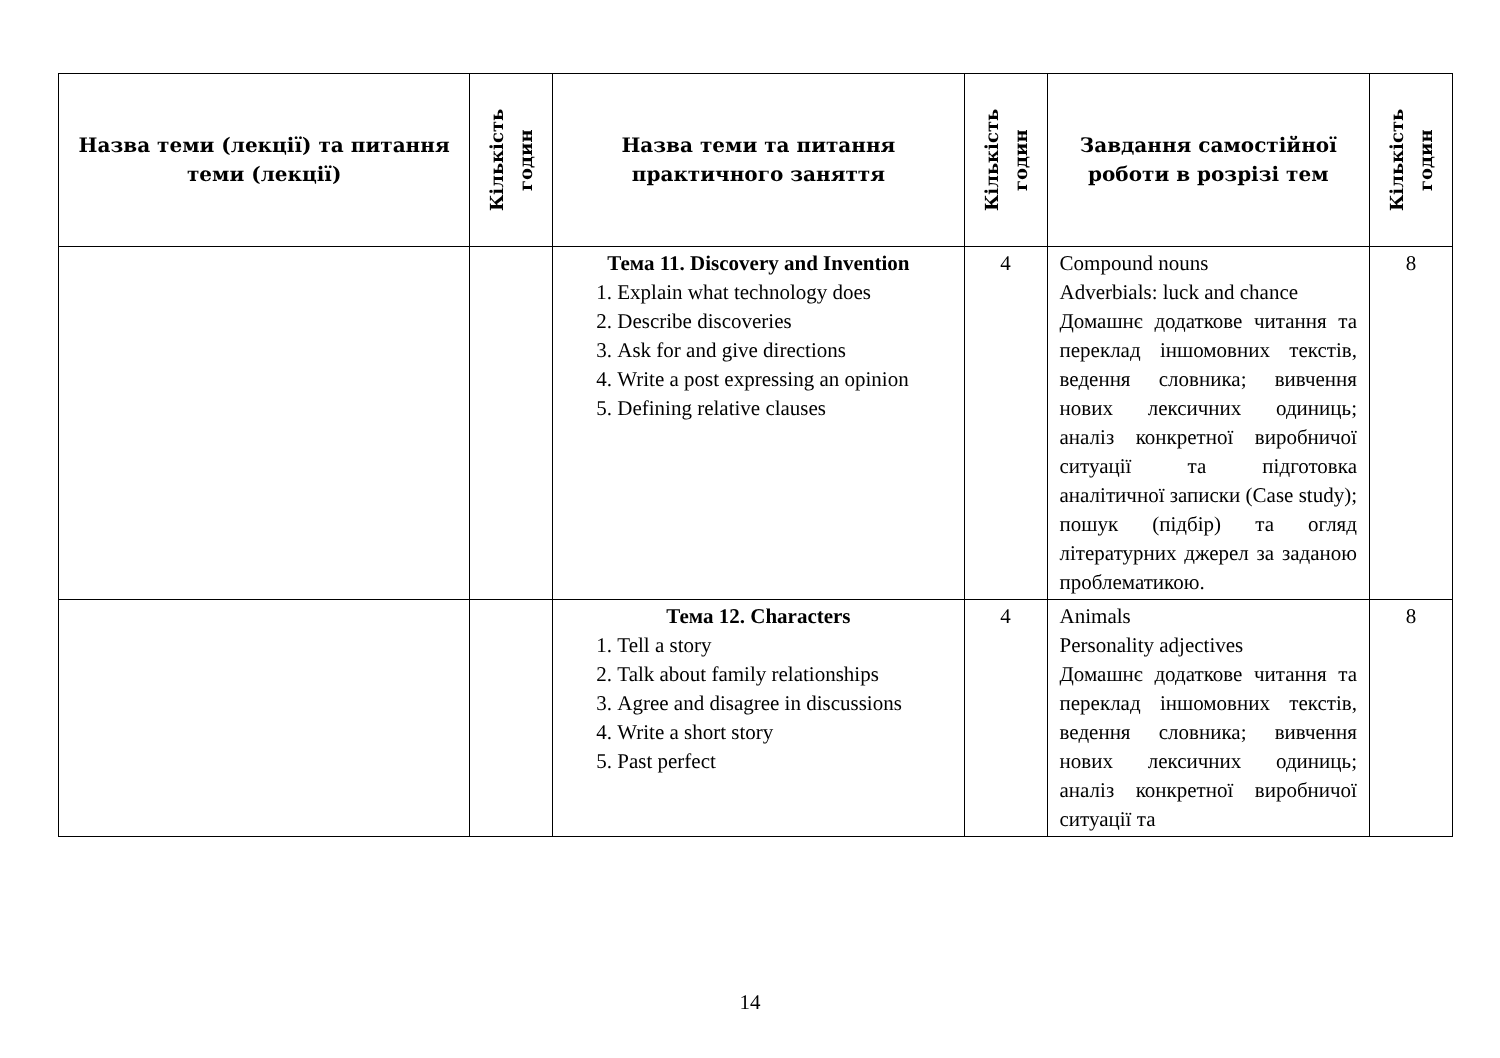| Назва теми (лекції) та питання теми (лекції) | Кількість годин | Назва теми та питання практичного заняття | Кількість годин | Завдання самостійної роботи в розрізі тем | Кількість годин |
| --- | --- | --- | --- | --- | --- |
| | | Тема 11. Discovery and Invention 1. Explain what technology does 2. Describe discoveries 3. Ask for and give directions 4. Write a post expressing an opinion 5. Defining relative clauses | 4 | Compound nouns Adverbials: luck and chance Домашнє додаткове читання та переклад іншомовних текстів, ведення словника; вивчення нових лексичних одиниць; аналіз конкретної виробничої ситуації та підготовка аналітичної записки (Case study); пошук (підбір) та огляд літературних джерел за заданою проблематикою. | 8 |
| | | Тема 12. Characters 1. Tell a story 2. Talk about family relationships 3. Agree and disagree in discussions 4. Write a short story 5. Past perfect | 4 | Animals Personality adjectives Домашнє додаткове читання та переклад іншомовних текстів, ведення словника; вивчення нових лексичних одиниць; аналіз конкретної виробничої ситуації та | 8 |
14